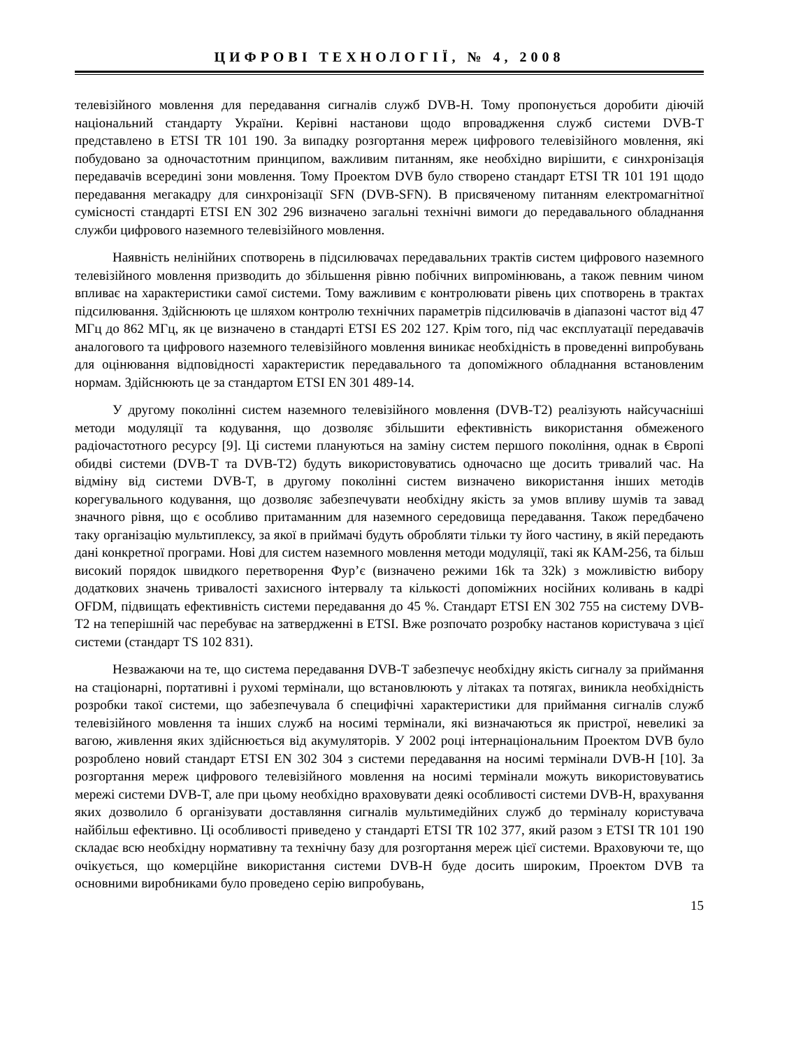ЦИФРОВІ ТЕХНОЛОГІЇ, № 4, 2008
телевізійного мовлення для передавання сигналів служб DVB-H. Тому пропонується доробити діючій національний стандарту України. Керівні настанови щодо впровадження служб системи DVB-T представлено в ETSI TR 101 190. За випадку розгортання мереж цифрового телевізійного мовлення, які побудовано за одночастотним принципом, важливим питанням, яке необхідно вирішити, є синхронізація передавачів всередині зони мовлення. Тому Проектом DVB було створено стандарт ETSI TR 101 191 щодо передавання мегакадру для синхронізації SFN (DVB-SFN). В присвяченому питанням електромагнітної сумісності стандарті ETSI EN 302 296 визначено загальні технічні вимоги до передавального обладнання служби цифрового наземного телевізійного мовлення.
Наявність нелінійних спотворень в підсилювачах передавальних трактів систем цифрового наземного телевізійного мовлення призводить до збільшення рівню побічних випромінювань, а також певним чином впливає на характеристики самої системи. Тому важливим є контролювати рівень цих спотворень в трактах підсилювання. Здійснюють це шляхом контролю технічних параметрів підсилювачів в діапазоні частот від 47 МГц до 862 МГц, як це визначено в стандарті ETSI ES 202 127. Крім того, під час експлуатації передавачів аналогового та цифрового наземного телевізійного мовлення виникає необхідність в проведенні випробувань для оцінювання відповідності характеристик передавального та допоміжного обладнання встановленим нормам. Здійснюють це за стандартом ETSI EN 301 489-14.
У другому поколінні систем наземного телевізійного мовлення (DVB-T2) реалізують найсучасніші методи модуляції та кодування, що дозволяє збільшити ефективність використання обмеженого радіочастотного ресурсу [9]. Ці системи плануються на заміну систем першого покоління, однак в Європі обидві системи (DVB-T та DVB-T2) будуть використовуватись одночасно ще досить тривалий час. На відміну від системи DVB-T, в другому поколінні систем визначено використання інших методів корегувального кодування, що дозволяє забезпечувати необхідну якість за умов впливу шумів та завад значного рівня, що є особливо притаманним для наземного середовища передавання. Також передбачено таку організацію мультиплексу, за якої в приймачі будуть обробляти тільки ту його частину, в якій передають дані конкретної програми. Нові для систем наземного мовлення методи модуляції, такі як КАМ-256, та більш високий порядок швидкого перетворення Фур’є (визначено режими 16k та 32k) з можливістю вибору додаткових значень тривалості захисного інтервалу та кількості допоміжних носійних коливань в кадрі OFDM, підвищать ефективність системи передавання до 45 %. Стандарт ETSI EN 302 755 на систему DVB-T2 на теперішній час перебуває на затвердженні в ETSI. Вже розпочато розробку настанов користувача з цієї системи (стандарт TS 102 831).
Незважаючи на те, що система передавання DVB-T забезпечує необхідну якість сигналу за приймання на стаціонарні, портативні і рухомі термінали, що встановлюють у літаках та потягах, виникла необхідність розробки такої системи, що забезпечувала б специфічні характеристики для приймання сигналів служб телевізійного мовлення та інших служб на носимі термінали, які визначаються як пристрої, невеликі за вагою, живлення яких здійснюється від акумуляторів. У 2002 році інтернаціональним Проектом DVB було розроблено новий стандарт ETSI EN 302 304 з системи передавання на носимі термінали DVB-H [10]. За розгортання мереж цифрового телевізійного мовлення на носимі термінали можуть використовуватись мережі системи DVB-T, але при цьому необхідно враховувати деякі особливості системи DVB-H, врахування яких дозволило б організувати доставляння сигналів мультимедійних служб до терміналу користувача найбільш ефективно. Ці особливості приведено у стандарті ETSI TR 102 377, який разом з ETSI TR 101 190 складає всю необхідну нормативну та технічну базу для розгортання мереж цієї системи. Враховуючи те, що очікується, що комерційне використання системи DVB-H буде досить широким, Проектом DVB та основними виробниками було проведено серію випробувань,
15